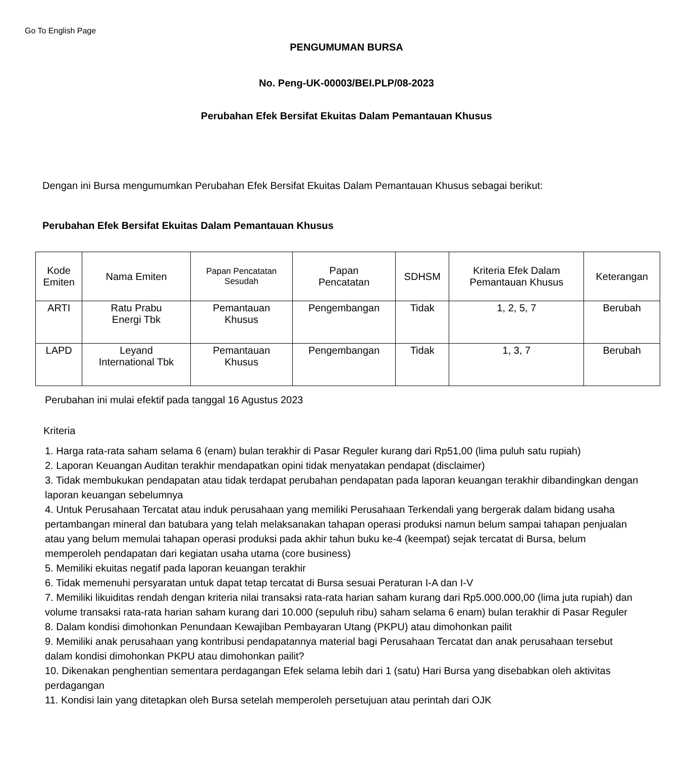Go To English Page
PENGUMUMAN BURSA
No. Peng-UK-00003/BEI.PLP/08-2023
Perubahan Efek Bersifat Ekuitas Dalam Pemantauan Khusus
Dengan ini Bursa mengumumkan Perubahan Efek Bersifat Ekuitas Dalam Pemantauan Khusus sebagai berikut:
Perubahan Efek Bersifat Ekuitas Dalam Pemantauan Khusus
| Kode Emiten | Nama Emiten | Papan Pencatatan Sesudah | Papan Pencatatan | SDHSM | Kriteria Efek Dalam Pemantauan Khusus | Keterangan |
| --- | --- | --- | --- | --- | --- | --- |
| ARTI | Ratu Prabu Energi Tbk | Pemantauan Khusus | Pengembangan | Tidak | 1, 2, 5, 7 | Berubah |
| LAPD | Leyand International Tbk | Pemantauan Khusus | Pengembangan | Tidak | 1, 3, 7 | Berubah |
Perubahan ini mulai efektif pada tanggal 16 Agustus 2023
Kriteria
1. Harga rata-rata saham selama 6 (enam) bulan terakhir di Pasar Reguler kurang dari Rp51,00 (lima puluh satu rupiah)
2. Laporan Keuangan Auditan terakhir mendapatkan opini tidak menyatakan pendapat (disclaimer)
3. Tidak membukukan pendapatan atau tidak terdapat perubahan pendapatan pada laporan keuangan terakhir dibandingkan dengan laporan keuangan sebelumnya
4. Untuk Perusahaan Tercatat atau induk perusahaan yang memiliki Perusahaan Terkendali yang bergerak dalam bidang usaha pertambangan mineral dan batubara yang telah melaksanakan tahapan operasi produksi namun belum sampai tahapan penjualan atau yang belum memulai tahapan operasi produksi pada akhir tahun buku ke-4 (keempat) sejak tercatat di Bursa, belum memperoleh pendapatan dari kegiatan usaha utama (core business)
5. Memiliki ekuitas negatif pada laporan keuangan terakhir
6. Tidak memenuhi persyaratan untuk dapat tetap tercatat di Bursa sesuai Peraturan I-A dan I-V
7. Memiliki likuiditas rendah dengan kriteria nilai transaksi rata-rata harian saham kurang dari Rp5.000.000,00 (lima juta rupiah) dan volume transaksi rata-rata harian saham kurang dari 10.000 (sepuluh ribu) saham selama 6 enam) bulan terakhir di Pasar Reguler
8. Dalam kondisi dimohonkan Penundaan Kewajiban Pembayaran Utang (PKPU) atau dimohonkan pailit
9. Memiliki anak perusahaan yang kontribusi pendapatannya material bagi Perusahaan Tercatat dan anak perusahaan tersebut dalam kondisi dimohonkan PKPU atau dimohonkan pailit?
10. Dikenakan penghentian sementara perdagangan Efek selama lebih dari 1 (satu) Hari Bursa yang disebabkan oleh aktivitas perdagangan
11. Kondisi lain yang ditetapkan oleh Bursa setelah memperoleh persetujuan atau perintah dari OJK